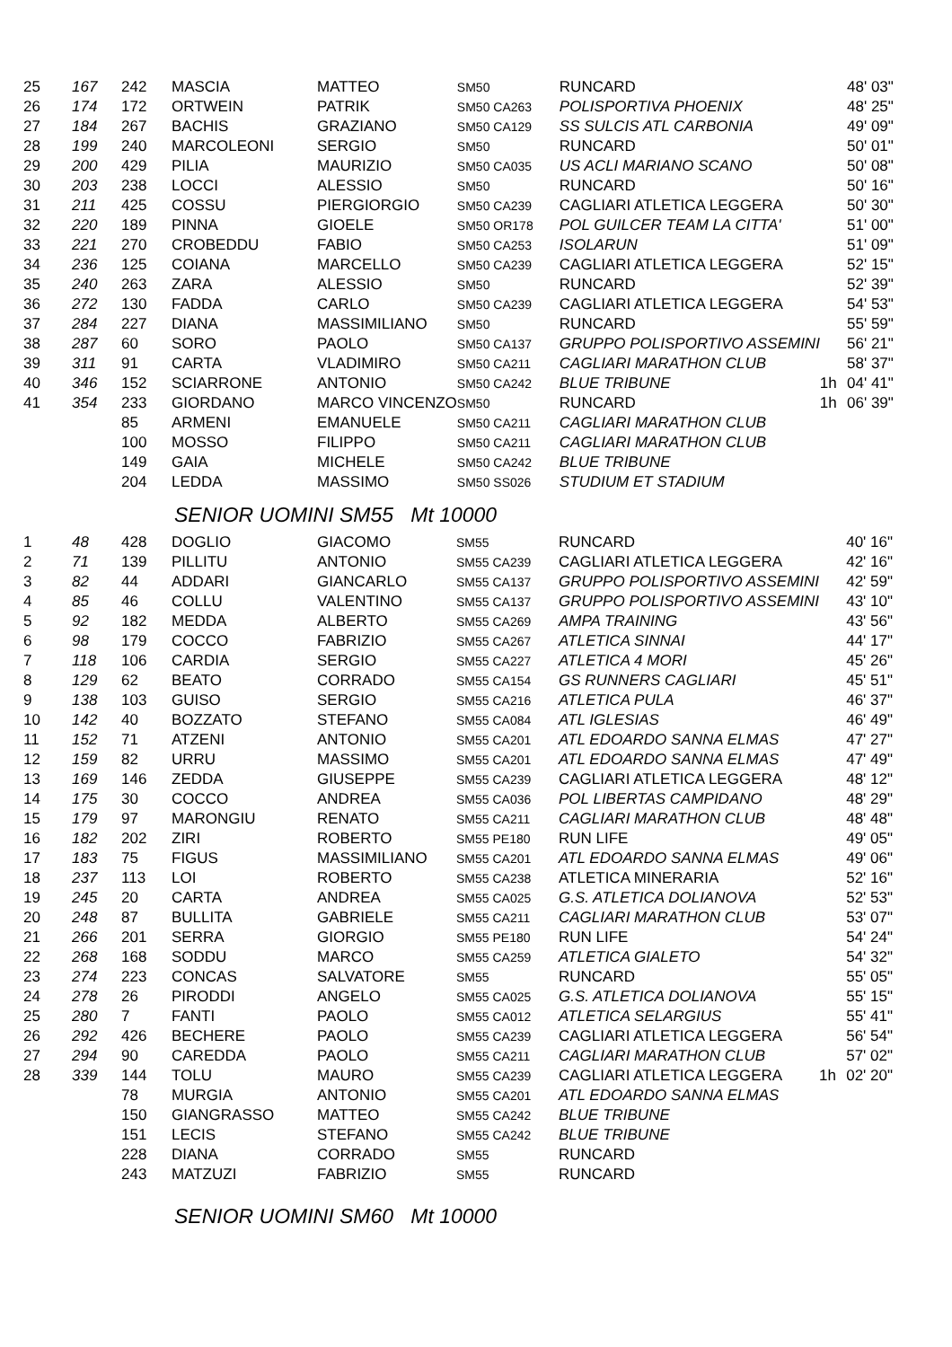| 25 | 167 | 242 | MASCIA | MATTEO | SM50 | RUNCARD | | 48' 03" |
| 26 | 174 | 172 | ORTWEIN | PATRIK | SM50 CA263 | POLISPORTIVA PHOENIX | | 48' 25" |
| 27 | 184 | 267 | BACHIS | GRAZIANO | SM50 CA129 | SS SULCIS ATL CARBONIA | | 49' 09" |
| 28 | 199 | 240 | MARCOLEONI | SERGIO | SM50 | RUNCARD | | 50' 01" |
| 29 | 200 | 429 | PILIA | MAURIZIO | SM50 CA035 | US ACLI MARIANO SCANO | | 50' 08" |
| 30 | 203 | 238 | LOCCI | ALESSIO | SM50 | RUNCARD | | 50' 16" |
| 31 | 211 | 425 | COSSU | PIERGIORGIO | SM50 CA239 | CAGLIARI ATLETICA LEGGERA | | 50' 30" |
| 32 | 220 | 189 | PINNA | GIOELE | SM50 OR178 | POL GUILCER TEAM LA CITTA' | | 51' 00" |
| 33 | 221 | 270 | CROBEDDU | FABIO | SM50 CA253 | ISOLARUN | | 51' 09" |
| 34 | 236 | 125 | COIANA | MARCELLO | SM50 CA239 | CAGLIARI ATLETICA LEGGERA | | 52' 15" |
| 35 | 240 | 263 | ZARA | ALESSIO | SM50 | RUNCARD | | 52' 39" |
| 36 | 272 | 130 | FADDA | CARLO | SM50 CA239 | CAGLIARI ATLETICA LEGGERA | | 54' 53" |
| 37 | 284 | 227 | DIANA | MASSIMILIANO | SM50 | RUNCARD | | 55' 59" |
| 38 | 287 | 60 | SORO | PAOLO | SM50 CA137 | GRUPPO POLISPORTIVO ASSEMINI | | 56' 21" |
| 39 | 311 | 91 | CARTA | VLADIMIRO | SM50 CA211 | CAGLIARI MARATHON CLUB | | 58' 37" |
| 40 | 346 | 152 | SCIARRONE | ANTONIO | SM50 CA242 | BLUE TRIBUNE | 1h | 04' 41" |
| 41 | 354 | 233 | GIORDANO | MARCO VINCENZO | SM50 | RUNCARD | 1h | 06' 39" |
| | | 85 | ARMENI | EMANUELE | SM50 CA211 | CAGLIARI MARATHON CLUB | | |
| | | 100 | MOSSO | FILIPPO | SM50 CA211 | CAGLIARI MARATHON CLUB | | |
| | | 149 | GAIA | MICHELE | SM50 CA242 | BLUE TRIBUNE | | |
| | | 204 | LEDDA | MASSIMO | SM50 SS026 | STUDIUM ET STADIUM | | |
SENIOR UOMINI SM55 Mt 10000
| 1 | 48 | 428 | DOGLIO | GIACOMO | SM55 | RUNCARD | | 40' 16" |
| 2 | 71 | 139 | PILLITU | ANTONIO | SM55 CA239 | CAGLIARI ATLETICA LEGGERA | | 42' 16" |
| 3 | 82 | 44 | ADDARI | GIANCARLO | SM55 CA137 | GRUPPO POLISPORTIVO ASSEMINI | | 42' 59" |
| 4 | 85 | 46 | COLLU | VALENTINO | SM55 CA137 | GRUPPO POLISPORTIVO ASSEMINI | | 43' 10" |
| 5 | 92 | 182 | MEDDA | ALBERTO | SM55 CA269 | AMPA TRAINING | | 43' 56" |
| 6 | 98 | 179 | COCCO | FABRIZIO | SM55 CA267 | ATLETICA SINNAI | | 44' 17" |
| 7 | 118 | 106 | CARDIA | SERGIO | SM55 CA227 | ATLETICA 4 MORI | | 45' 26" |
| 8 | 129 | 62 | BEATO | CORRADO | SM55 CA154 | GS RUNNERS CAGLIARI | | 45' 51" |
| 9 | 138 | 103 | GUISO | SERGIO | SM55 CA216 | ATLETICA PULA | | 46' 37" |
| 10 | 142 | 40 | BOZZATO | STEFANO | SM55 CA084 | ATL IGLESIAS | | 46' 49" |
| 11 | 152 | 71 | ATZENI | ANTONIO | SM55 CA201 | ATL EDOARDO SANNA ELMAS | | 47' 27" |
| 12 | 159 | 82 | URRU | MASSIMO | SM55 CA201 | ATL EDOARDO SANNA ELMAS | | 47' 49" |
| 13 | 169 | 146 | ZEDDA | GIUSEPPE | SM55 CA239 | CAGLIARI ATLETICA LEGGERA | | 48' 12" |
| 14 | 175 | 30 | COCCO | ANDREA | SM55 CA036 | POL LIBERTAS CAMPIDANO | | 48' 29" |
| 15 | 179 | 97 | MARONGIU | RENATO | SM55 CA211 | CAGLIARI MARATHON CLUB | | 48' 48" |
| 16 | 182 | 202 | ZIRI | ROBERTO | SM55 PE180 | RUN LIFE | | 49' 05" |
| 17 | 183 | 75 | FIGUS | MASSIMILIANO | SM55 CA201 | ATL EDOARDO SANNA ELMAS | | 49' 06" |
| 18 | 237 | 113 | LOI | ROBERTO | SM55 CA238 | ATLETICA MINERARIA | | 52' 16" |
| 19 | 245 | 20 | CARTA | ANDREA | SM55 CA025 | G.S. ATLETICA DOLIANOVA | | 52' 53" |
| 20 | 248 | 87 | BULLITA | GABRIELE | SM55 CA211 | CAGLIARI MARATHON CLUB | | 53' 07" |
| 21 | 266 | 201 | SERRA | GIORGIO | SM55 PE180 | RUN LIFE | | 54' 24" |
| 22 | 268 | 168 | SODDU | MARCO | SM55 CA259 | ATLETICA GIALETO | | 54' 32" |
| 23 | 274 | 223 | CONCAS | SALVATORE | SM55 | RUNCARD | | 55' 05" |
| 24 | 278 | 26 | PIRODDI | ANGELO | SM55 CA025 | G.S. ATLETICA DOLIANOVA | | 55' 15" |
| 25 | 280 | 7 | FANTI | PAOLO | SM55 CA012 | ATLETICA SELARGIUS | | 55' 41" |
| 26 | 292 | 426 | BECHERE | PAOLO | SM55 CA239 | CAGLIARI ATLETICA LEGGERA | | 56' 54" |
| 27 | 294 | 90 | CAREDDA | PAOLO | SM55 CA211 | CAGLIARI MARATHON CLUB | | 57' 02" |
| 28 | 339 | 144 | TOLU | MAURO | SM55 CA239 | CAGLIARI ATLETICA LEGGERA | 1h | 02' 20" |
| | | 78 | MURGIA | ANTONIO | SM55 CA201 | ATL EDOARDO SANNA ELMAS | | |
| | | 150 | GIANGRASSO | MATTEO | SM55 CA242 | BLUE TRIBUNE | | |
| | | 151 | LECIS | STEFANO | SM55 CA242 | BLUE TRIBUNE | | |
| | | 228 | DIANA | CORRADO | SM55 | RUNCARD | | |
| | | 243 | MATZUZI | FABRIZIO | SM55 | RUNCARD | | |
SENIOR UOMINI SM60 Mt 10000